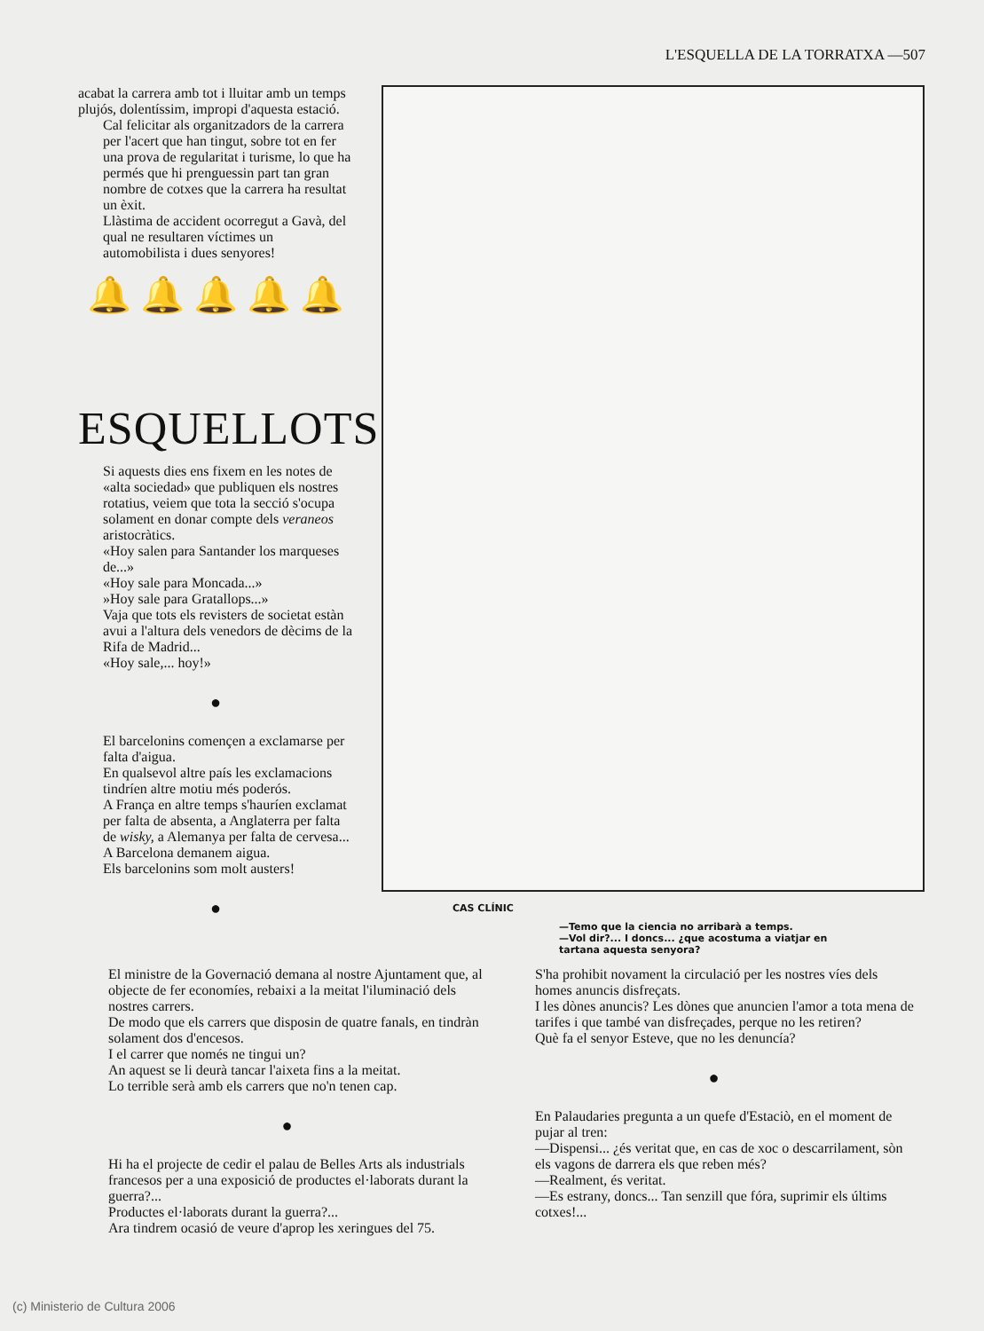L'ESQUELLA DE LA TORRATXA —507
acabat la carrera amb tot i lluitar amb un temps plujós, dolentíssim, impropi d'aquesta estació.
Cal felicitar als organitzadors de la carrera per l'acert que han tingut, sobre tot en fer una prova de regularitat i turisme, lo que ha permés que hi prenguessin part tan gran nombre de cotxes que la carrera ha resultat un èxit.
Llàstima de accident ocorregut a Gavà, del qual ne resultaren víctimes un automobilista i dues senyores!
🔔 🔔 🔔 🔔 🔔
ESQUELLOTS
Si aquests dies ens fixem en les notes de «alta sociedad» que publiquen els nostres rotatius, veiem que tota la secció s'ocupa solament en donar compte dels veraneos aristocràtics.
«Hoy salen para Santander los marqueses de...»
«Hoy sale para Moncada...»
»Hoy sale para Gratallops...»
Vaja que tots els revisters de societat estàn avui a l'altura dels venedors de dècims de la Rifa de Madrid...
«Hoy sale,... hoy!»
●
El barcelonins començen a exclamarse per falta d'aigua.
En qualsevol altre país les exclamacions tindríen altre motiu més poderós.
A França en altre temps s'hauríen exclamat per falta de absenta, a Anglaterra per falta de wisky, a Alemanya per falta de cervesa...
A Barcelona demanem aigua.
Els barcelonins som molt austers!
●
CAS CLÍNIC
—Temo que la ciencia no arribarà a temps.
—Vol dir?... I doncs... ¿que acostuma a viatjar en tartana aquesta senyora?
El ministre de la Governació demana al nostre Ajuntament que, al objecte de fer economíes, rebaixi a la meitat l'iluminació dels nostres carrers.
De modo que els carrers que disposin de quatre fanals, en tindràn solament dos d'encesos.
I el carrer que només ne tingui un?
An aquest se li deurà tancar l'aixeta fins a la meitat.
Lo terrible serà amb els carrers que no'n tenen cap.
●
Hi ha el projecte de cedir el palau de Belles Arts als industrials francesos per a una exposició de productes el·laborats durant la guerra?...
Productes el·laborats durant la guerra?...
Ara tindrem ocasió de veure d'aprop les xeringues del 75.
S'ha prohibit novament la circulació per les nostres víes dels homes anuncis disfreçats.
I les dònes anuncis? Les dònes que anuncien l'amor a tota mena de tarifes i que també van disfreçades, perque no les retiren?
Què fa el senyor Esteve, que no les denuncía?
●
En Palaudaries pregunta a un quefe d'Estaciò, en el moment de pujar al tren:
—Dispensi... ¿és veritat que, en cas de xoc o descarrilament, sòn els vagons de darrera els que reben més?
—Realment, és veritat.
—Es estrany, doncs... Tan senzill que fóra, suprimir els últims cotxes!...
(c) Ministerio de Cultura 2006